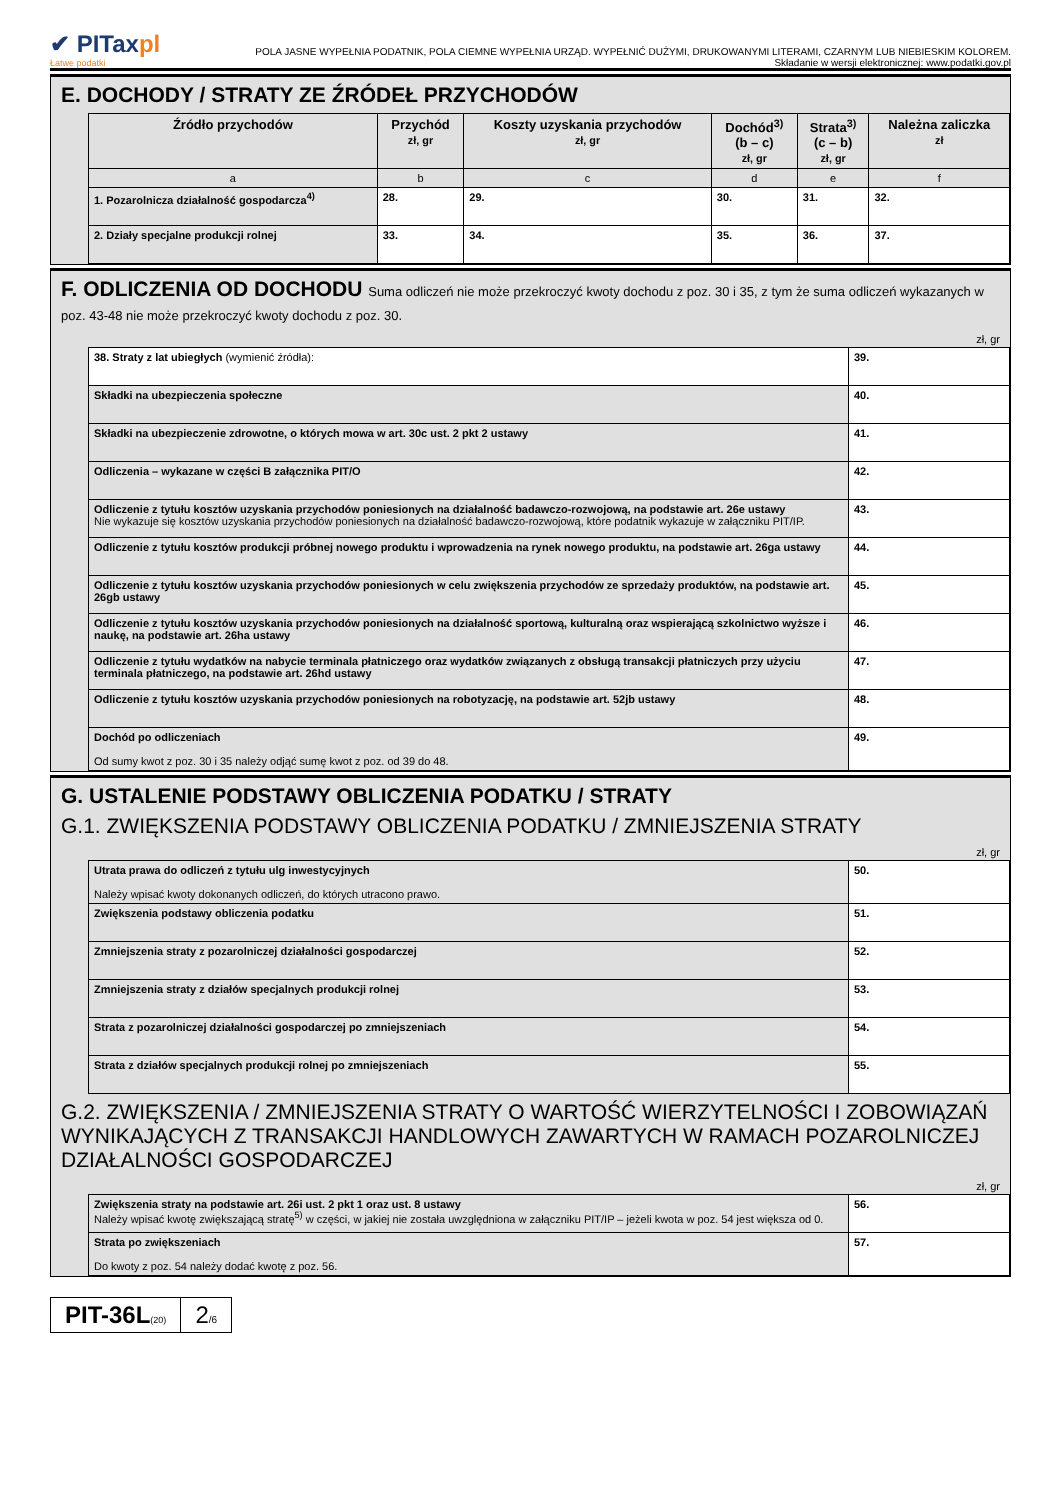✔ PITaxpl
Łatwe podatki
POLA JASNE WYPEŁNIA PODATNIK, POLA CIEMNE WYPEŁNIA URZĄD. WYPEŁNIĆ DUŻYMI, DRUKOWANYMI LITERAMI, CZARNYM LUB NIEBIESKIM KOLOREM.
Składanie w wersji elektronicznej: www.podatki.gov.pl
E. DOCHODY / STRATY ZE ŹRÓDEŁ PRZYCHODÓW
| Źródło przychodów | Przychód zł, gr | Koszty uzyskania przychodów zł, gr | Dochód<sup>3)</sup> (b – c) zł, gr | Strata<sup>3)</sup> (c – b) zł, gr | Należna zaliczka zł |
| --- | --- | --- | --- | --- | --- |
| a | b | c | d | e | f |
| 1. Pozarolnicza działalność gospodarcza<sup>4)</sup> | 28. | 29. | 30. | 31. | 32. |
| 2. Działy specjalne produkcji rolnej | 33. | 34. | 35. | 36. | 37. |
F. ODLICZENIA OD DOCHODU Suma odliczeń nie może przekroczyć kwoty dochodu z poz. 30 i 35, z tym że suma odliczeń wykazanych w poz. 43-48 nie może przekroczyć kwoty dochodu z poz. 30.
zł, gr
| 38. Straty z lat ubiegłych (wymienić źródła): | 39. |
| Składki na ubezpieczenia społeczne | 40. |
| Składki na ubezpieczenie zdrowotne, o których mowa w art. 30c ust. 2 pkt 2 ustawy | 41. |
| Odliczenia – wykazane w części B załącznika PIT/O | 42. |
| Odliczenie z tytułu kosztów uzyskania przychodów poniesionych na działalność badawczo-rozwojową, na podstawie art. 26e ustawy Nie wykazuje się kosztów uzyskania przychodów poniesionych na działalność badawczo-rozwojową, które podatnik wykazuje w załączniku PIT/IP. | 43. |
| Odliczenie z tytułu kosztów produkcji próbnej nowego produktu i wprowadzenia na rynek nowego produktu, na podstawie art. 26ga ustawy | 44. |
| Odliczenie z tytułu kosztów uzyskania przychodów poniesionych w celu zwiększenia przychodów ze sprzedaży produktów, na podstawie art. 26gb ustawy | 45. |
| Odliczenie z tytułu kosztów uzyskania przychodów poniesionych na działalność sportową, kulturalną oraz wspierającą szkolnictwo wyższe i naukę, na podstawie art. 26ha ustawy | 46. |
| Odliczenie z tytułu wydatków na nabycie terminala płatniczego oraz wydatków związanych z obsługą transakcji płatniczych przy użyciu terminala płatniczego, na podstawie art. 26hd ustawy | 47. |
| Odliczenie z tytułu kosztów uzyskania przychodów poniesionych na robotyzację, na podstawie art. 52jb ustawy | 48. |
| Dochód po odliczeniach Od sumy kwot z poz. 30 i 35 należy odjąć sumę kwot z poz. od 39 do 48. | 49. |
G. USTALENIE PODSTAWY OBLICZENIA PODATKU / STRATY
G.1. ZWIĘKSZENIA PODSTAWY OBLICZENIA PODATKU / ZMNIEJSZENIA STRATY
zł, gr
| Utrata prawa do odliczeń z tytułu ulg inwestycyjnych Należy wpisać kwoty dokonanych odliczeń, do których utracono prawo. | 50. |
| Zwiększenia podstawy obliczenia podatku | 51. |
| Zmniejszenia straty z pozarolniczej działalności gospodarczej | 52. |
| Zmniejszenia straty z działów specjalnych produkcji rolnej | 53. |
| Strata z pozarolniczej działalności gospodarczej po zmniejszeniach | 54. |
| Strata z działów specjalnych produkcji rolnej po zmniejszeniach | 55. |
G.2. ZWIĘKSZENIA / ZMNIEJSZENIA STRATY O WARTOŚĆ WIERZYTELNOŚCI I ZOBOWIĄZAŃ WYNIKAJĄCYCH Z TRANSAKCJI HANDLOWYCH ZAWARTYCH W RAMACH POZAROLNICZEJ DZIAŁALNOŚCI GOSPODARCZEJ
zł, gr
| Zwiększenia straty na podstawie art. 26i ust. 2 pkt 1 oraz ust. 8 ustawy Należy wpisać kwotę zwiększającą stratę<sup>5)</sup> w części, w jakiej nie została uwzględniona w załączniku PIT/IP – jeżeli kwota w poz. 54 jest większa od 0. | 56. |
| Strata po zwiększeniach Do kwoty z poz. 54 należy dodać kwotę z poz. 56. | 57. |
PIT-36L(20)
2/6